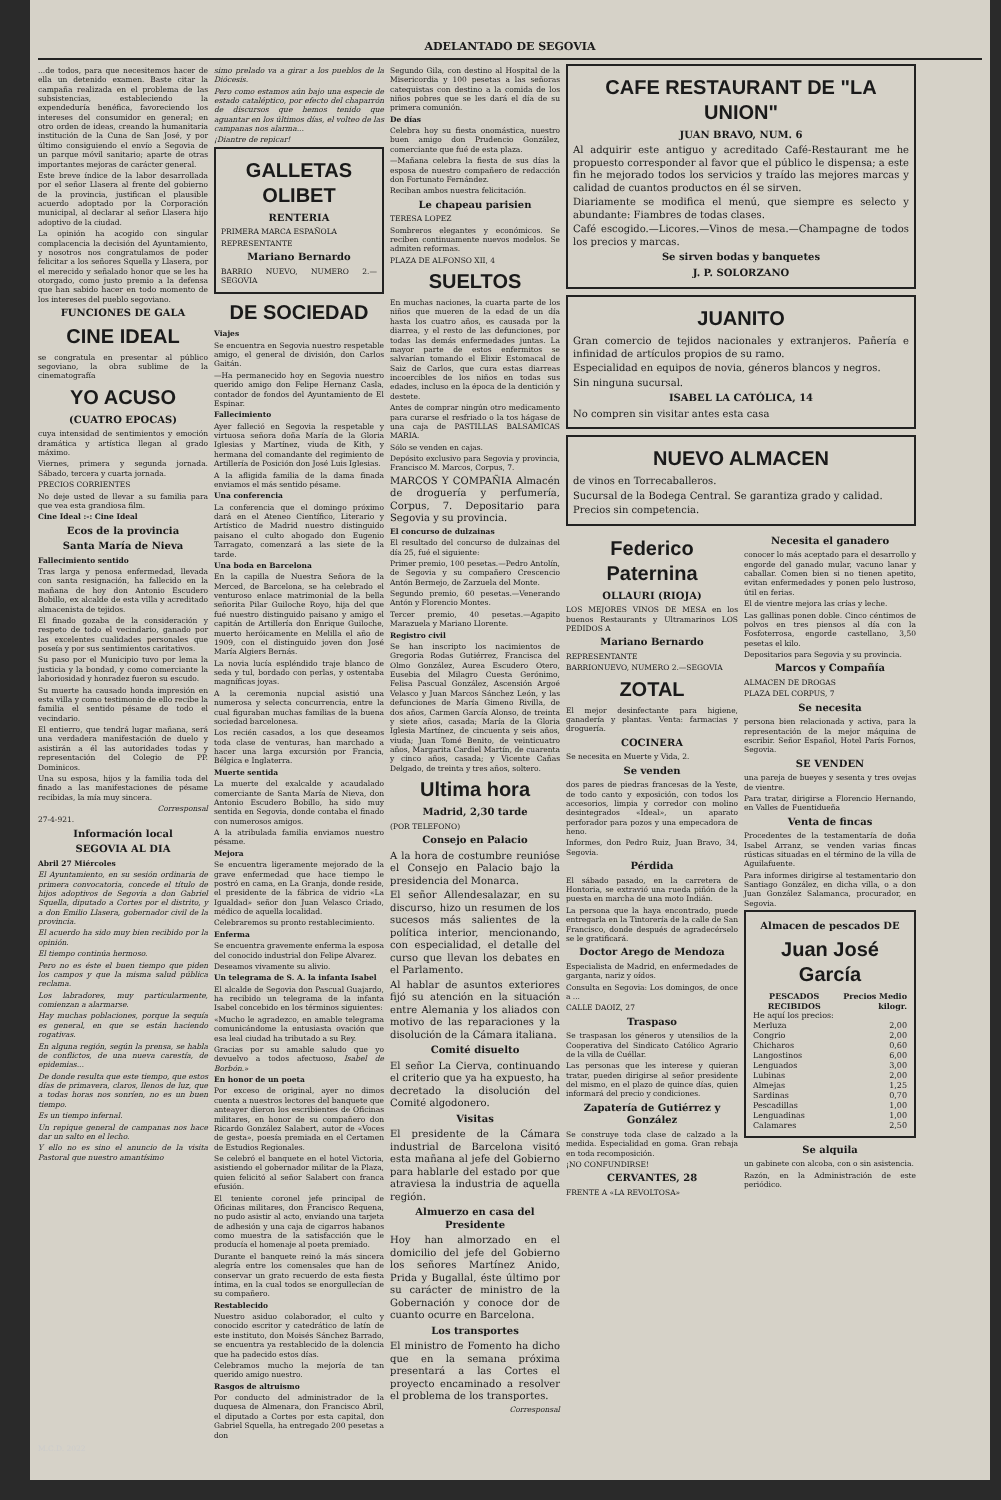ADELANTADO DE SEGOVIA
...de todos, para que necesitemos hacer de ella un detenido examen. Baste citar la campaña realizada en el problema de las subsistencias, estableciendo la expendeduría benéfica, favoreciendo los intereses del consumidor en general; en otro orden de ideas, creando la humanitaria institución de la Cuna de San José, y por último consiguiendo el envío a Segovia de un parque móvil sanitario; aparte de otras importantes mejoras de carácter general.
Este breve índice de la labor desarrollada por el señor Llasera al frente del gobierno de la provincia, justifican el plausible acuerdo adoptado por la Corporación municipal, al declarar al señor Llasera hijo adoptivo de la ciudad.
La opinión ha acogido con singular complacencia la decisión del Ayuntamiento, y nosotros nos congratulamos de poder felicitar a los señores Squella y Llasera, por el merecido y señalado honor que se les ha otorgado, como justo premio a la defensa que han sabido hacer en todo momento de los intereses del pueblo segoviano.
FUNCIONES DE GALA
CINE IDEAL
se congratula en presentar al público segoviano, la obra sublime de la cinematografía
YO ACUSO
(CUATRO EPOCAS)
cuya intensidad de sentimientos y emoción dramática y artística llegan al grado máximo.
Viernes, primera y segunda jornada. Sábado, tercera y cuarta jornada.
PRECIOS CORRIENTES
No deje usted de llevar a su familia para que vea esta grandiosa film.
Cine Ideal :-: Cine Ideal
Ecos de la provincia
Santa María de Nieva
Fallecimiento sentido
Tras larga y penosa enfermedad, llevada con santa resignación, ha fallecido en la mañana de hoy don Antonio Escudero Bobillo, ex alcalde de esta villa y acreditado almacenista de tejidos.
El finado gozaba de la consideración y respeto de todo el vecindario, ganado por las excelentes cualidades personales que poseía y por sus sentimientos caritativos.
Su paso por el Municipio tuvo por lema la justicia y la bondad, y como comerciante la laboriosidad y honradez fueron su escudo.
Su muerte ha causado honda impresión en esta villa y como testimonio de ello recibe la familia el sentido pésame de todo el vecindario.
El entierro, que tendrá lugar mañana, será una verdadera manifestación de duelo y asistirán a él las autoridades todas y representación del Colegio de PP. Dominicos.
Una su esposa, hijos y la familia toda del finado a las manifestaciones de pésame recibidas, la mía muy sincera.
Corresponsal
27-4-921.
Información local
SEGOVIA AL DIA
Abril 27 Miércoles
El Ayuntamiento, en su sesión ordinaria de primera convocatoria, concede el título de hijos adoptivos de Segovia a don Gabriel Squella, diputado a Cortes por el distrito, y a don Emilio Llasera, gobernador civil de la provincia.
El acuerdo ha sido muy bien recibido por la opinión.
El tiempo continúa hermoso.
Pero no es éste el buen tiempo que piden los campos y que la misma salud pública reclama.
Los labradores, muy particularmente, comienzan a alarmarse.
Hay muchas poblaciones, porque la sequía es general, en que se están haciendo rogativas.
En alguna región, según la prensa, se habla de conflictos, de una nueva carestía, de epidemias...
De donde resulta que este tiempo, que estos días de primavera, claros, llenos de luz, que a todas horas nos sonríen, no es un buen tiempo.
Es un tiempo infernal.
Un repique general de campanas nos hace dar un salto en el lecho.
Y ello no es sino el anuncio de la visita Pastoral que nuestro amantísimo
simo prelado va a girar a los pueblos de la Diócesis.
Pero como estamos aún bajo una especie de estado cataléptico, por efecto del chaparrón de discursos que hemos tenido que aguantar en los últimos días, el volteo de las campanas nos alarma...
¡Diantre de repicar!
GALLETAS OLIBET
RENTERIA
PRIMERA MARCA ESPAÑOLA
REPRESENTANTE
Mariano Bernardo
BARRIO NUEVO, NUMERO 2.—SEGOVIA
DE SOCIEDAD
Viajes
Se encuentra en Segovia nuestro respetable amigo, el general de división, don Carlos Gaitán.
—Ha permanecido hoy en Segovia nuestro querido amigo don Felipe Hernanz Casla, contador de fondos del Ayuntamiento de El Espinar.
Fallecimiento
Ayer falleció en Segovia la respetable y virtuosa señora doña María de la Gloria Iglesias y Martínez, viuda de Kith, y hermana del comandante del regimiento de Artillería de Posición don José Luis Iglesias.
A la afligida familia de la dama finada enviamos el más sentido pésame.
Una conferencia
La conferencia que el domingo próximo dará en el Ateneo Científico, Literario y Artístico de Madrid nuestro distinguido paisano el culto abogado don Eugenio Tarragato, comenzará a las siete de la tarde.
Una boda en Barcelona
En la capilla de Nuestra Señora de la Merced, de Barcelona, se ha celebrado el venturoso enlace matrimonial de la bella señorita Pilar Guiloche Royo, hija del que fué nuestro distinguido paisano y amigo el capitán de Artillería don Enrique Guiloche, muerto heróicamente en Melilla el año de 1909, con el distinguido joven don José María Algiers Bernás.
La novia lucía espléndido traje blanco de seda y tul, bordado con perlas, y ostentaba magníficas joyas.
A la ceremonia nupcial asistió una numerosa y selecta concurrencia, entre la cual figuraban muchas familias de la buena sociedad barcelonesa.
Los recién casados, a los que deseamos toda clase de venturas, han marchado a hacer una larga excursión por Francia, Bélgica e Inglaterra.
Muerte sentida
La muerte del exalcalde y acaudalado comerciante de Santa María de Nieva, don Antonio Escudero Bobillo, ha sido muy sentida en Segovia, donde contaba el finado con numerosos amigos.
A la atribulada familia enviamos nuestro pésame.
Mejora
Se encuentra ligeramente mejorado de la grave enfermedad que hace tiempo le postró en cama, en La Granja, donde reside, el presidente de la fábrica de vidrio «La Igualdad» señor don Juan Velasco Criado, médico de aquella localidad.
Celebraremos su pronto restablecimiento.
Enferma
Se encuentra gravemente enferma la esposa del conocido industrial don Felipe Alvarez.
Deseamos vivamente su alivio.
Un telegrama de S. A. la infanta Isabel
El alcalde de Segovia don Pascual Guajardo, ha recibido un telegrama de la infanta Isabel concebido en los términos siguientes:
«Mucho le agradezco, en amable telegrama comunicándome la entusiasta ovación que esa leal ciudad ha tributado a su Rey.
Gracias por su amable saludo que yo devuelvo a todos afectuoso, Isabel de Borbón.»
En honor de un poeta
Por exceso de original, ayer no dimos cuenta a nuestros lectores del banquete que anteayer dieron los escribientes de Oficinas militares, en honor de su compañero don Ricardo González Salabert, autor de «Voces de gesta», poesía premiada en el Certamen de Estudios Regionales.
Se celebró el banquete en el hotel Victoria, asistiendo el gobernador militar de la Plaza, quien felicitó al señor Salabert con franca efusión.
El teniente coronel jefe principal de Oficinas militares, don Francisco Requena, no pudo asistir al acto, enviando una tarjeta de adhesión y una caja de cigarros habanos como muestra de la satisfacción que le producía el homenaje al poeta premiado.
Durante el banquete reinó la más sincera alegría entre los comensales que han de conservar un grato recuerdo de esta fiesta íntima, en la cual todos se enorgullecían de su compañero.
Restablecido
Nuestro asiduo colaborador, el culto y conocido escritor y catedrático de latín de este instituto, don Moisés Sánchez Barrado, se encuentra ya restablecido de la dolencia que ha padecido estos días.
Celebramos mucho la mejoría de tan querido amigo nuestro.
Rasgos de altruismo
Por conducto del administrador de la duquesa de Almenara, don Francisco Abril, el diputado a Cortes por esta capital, don Gabriel Squella, ha entregado 200 pesetas a don
Segundo Gila, con destino al Hospital de la Misericordia y 100 pesetas a las señoras catequistas con destino a la comida de los niños pobres que se les dará el día de su primera comunión.
De días
Celebra hoy su fiesta onomástica, nuestro buen amigo don Prudencio González, comerciante que fué de esta plaza.
—Mañana celebra la fiesta de sus días la esposa de nuestro compañero de redacción don Fortunato Fernández.
Reciban ambos nuestra felicitación.
Le chapeau parisien
TERESA LOPEZ
Sombreros elegantes y económicos. Se reciben continuamente nuevos modelos. Se admiten reformas.
PLAZA DE ALFONSO XII, 4
SUELTOS
En muchas naciones, la cuarta parte de los niños que mueren de la edad de un día hasta los cuatro años, es causada por la diarrea, y el resto de las defunciones, por todas las demás enfermedades juntas. La mayor parte de estos enfermitos se salvarían tomando el Elixir Estomacal de Saiz de Carlos, que cura estas diarreas incoercibles de los niños en todas sus edades, incluso en la época de la dentición y destete.
Antes de comprar ningún otro medicamento para curarse el resfriado o la tos hágase de una caja de PASTILLAS BALSAMICAS MARIA.
Sólo se venden en cajas.
Depósito exclusivo para Segovia y provincia, Francisco M. Marcos, Corpus, 7.
MARCOS Y COMPAÑIA Almacén de droguería y perfumería, Corpus, 7. Depositario para Segovia y su provincia.
El concurso de dulzainas
El resultado del concurso de dulzainas del día 25, fué el siguiente:
Primer premio, 100 pesetas.—Pedro Antolín, de Segovia y su compañero Crescencio Antón Bermejo, de Zarzuela del Monte.
Segundo premio, 60 pesetas.—Venerando Antón y Florencio Montes.
Tercer premio, 40 pesetas.—Agapito Marazuela y Mariano Llorente.
Registro civil
Se han inscripto los nacimientos de Gregoria Rodas Gutiérrez, Francisca del Olmo González, Aurea Escudero Otero, Eusebia del Milagro Cuesta Gerónimo, Felisa Pascual González, Ascensión Argoé Velasco y Juan Marcos Sánchez León, y las defunciones de María Gimeno Rivilla, de dos años, Carmen García Alonso, de treinta y siete años, casada; María de la Gloria Iglesia Martínez, de cincuenta y seis años, viuda; Juan Tomé Benito, de veinticuatro años, Margarita Cardiel Martín, de cuarenta y cinco años, casada; y Vicente Cañas Delgado, de treinta y tres años, soltero.
Ultima hora
Madrid, 2,30 tarde
(POR TELEFONO)
Consejo en Palacio
A la hora de costumbre reunióse el Consejo en Palacio bajo la presidencia del Monarca.
El señor Allendesalazar, en su discurso, hizo un resumen de los sucesos más salientes de la política interior, mencionando, con especialidad, el detalle del curso que llevan los debates en el Parlamento.
Al hablar de asuntos exteriores fijó su atención en la situación entre Alemania y los aliados con motivo de las reparaciones y la disolución de la Cámara italiana.
Comité disuelto
El señor La Cierva, continuando el criterio que ya ha expuesto, ha decretado la disolución del Comité algodonero.
Visitas
El presidente de la Cámara industrial de Barcelona visitó esta mañana al jefe del Gobierno para hablarle del estado por que atraviesa la industria de aquella región.
Almuerzo en casa del Presidente
Hoy han almorzado en el domicilio del jefe del Gobierno los señores Martínez Anido, Prida y Bugallal, éste último por su carácter de ministro de la Gobernación y conoce dor de cuanto ocurre en Barcelona.
Los transportes
El ministro de Fomento ha dicho que en la semana próxima presentará a las Cortes el proyecto encaminado a resolver el problema de los transportes.
Corresponsal
CAFE RESTAURANT DE "LA UNION"
JUAN BRAVO, NUM. 6
Al adquirir este antiguo y acreditado Café-Restaurant me he propuesto corresponder al favor que el público le dispensa; a este fin he mejorado todos los servicios y traído las mejores marcas y calidad de cuantos productos en él se sirven.
Diariamente se modifica el menú, que siempre es selecto y abundante: Fiambres de todas clases.
Café escogido.—Licores.—Vinos de mesa.—Champagne de todos los precios y marcas.
Se sirven bodas y banquetes
J. P. SOLORZANO
JUANITO
Gran comercio de tejidos nacionales y extranjeros. Pañería e infinidad de artículos propios de su ramo.
Especialidad en equipos de novia, géneros blancos y negros.
Sin ninguna sucursal.
ISABEL LA CATÓLICA, 14
No compren sin visitar antes esta casa
NUEVO ALMACEN
de vinos en Torrecaballeros.
Sucursal de la Bodega Central. Se garantiza grado y calidad.
Precios sin competencia.
Federico Paternina
OLLAURI (RIOJA)
LOS MEJORES VINOS DE MESA en los buenos Restaurants y Ultramarinos LOS PEDIDOS A
Mariano Bernardo
REPRESENTANTE
BARRIONUEVO, NUMERO 2.—SEGOVIA
ZOTAL
El mejor desinfectante para higiene, ganadería y plantas. Venta: farmacias y droguería.
COCINERA
Se necesita en Muerte y Vida, 2.
Se venden
dos pares de piedras francesas de la Yeste, de todo canto y exposición, con todos los accesorios, limpia y corredor con molino desintegrados «Ideal», un aparato perforador para pozos y una empecadora de heno.
Informes, don Pedro Ruiz, Juan Bravo, 34, Segovia.
Pérdida
El sábado pasado, en la carretera de Hontoria, se extravió una rueda piñón de la puesta en marcha de una moto Indián.
La persona que la haya encontrado, puede entregarla en la Tintorería de la calle de San Francisco, donde después de agradecérselo se le gratificará.
Doctor Arego de Mendoza
Especialista de Madrid, en enfermedades de garganta, nariz y oídos.
Consulta en Segovia: Los domingos, de once a ...
CALLE DAOIZ, 27
Traspaso
Se traspasan los géneros y utensilios de la Cooperativa del Sindicato Católico Agrario de la villa de Cuéllar.
Las personas que les interese y quieran tratar, pueden dirigirse al señor presidente del mismo, en el plazo de quince días, quien informará del precio y condiciones.
Zapatería de Gutiérrez y González
Se construye toda clase de calzado a la medida. Especialidad en goma. Gran rebaja en toda recomposición.
¡NO CONFUNDIRSE!
CERVANTES, 28
FRENTE A «LA REVOLTOSA»
Necesita el ganadero
conocer lo más aceptado para el desarrollo y engorde del ganado mular, vacuno lanar y caballar. Comen bien si no tienen apetito, evitan enfermedades y ponen pelo lustroso, útil en ferias.
El de vientre mejora las crías y leche.
Las gallinas ponen doble. Cinco céntimos de polvos en tres piensos al día con la Fosfoterrosa, engorde castellano, 3,50 pesetas el kilo.
Depositarios para Segovia y su provincia.
Marcos y Compañía
ALMACEN DE DROGAS
PLAZA DEL CORPUS, 7
Se necesita
persona bien relacionada y activa, para la representación de la mejor máquina de escribir. Señor Español, Hotel París Fornos, Segovia.
SE VENDEN
una pareja de bueyes y sesenta y tres ovejas de vientre.
Para tratar, dirigirse a Florencio Hernando, en Valles de Fuentidueña
Venta de fincas
Procedentes de la testamentaría de doña Isabel Arranz, se venden varias fincas rústicas situadas en el término de la villa de Aguilafuente.
Para informes dirigirse al testamentario don Santiago González, en dicha villa, o a don Juan González Salamanca, procurador, en Segovia.
Almacen de pescados DE
Juan José García
| PESCADOS RECIBIDOS | Precios Medio kilogr. |
| --- | --- |
| He aquí los precios: | |
| Merluza | 2,00 |
| Congrio | 2,00 |
| Chicharos | 0,60 |
| Langostinos | 6,00 |
| Lenguados | 3,00 |
| Lubinas | 2,00 |
| Almejas | 1,25 |
| Sardinas | 0,70 |
| Pescadillas | 1,00 |
| Lenguadinas | 1,00 |
| Calamares | 2,50 |
Se alquila
un gabinete con alcoba, con o sin asistencia.
Razón, en la Administración de este periódico.
M.C.D. 2022